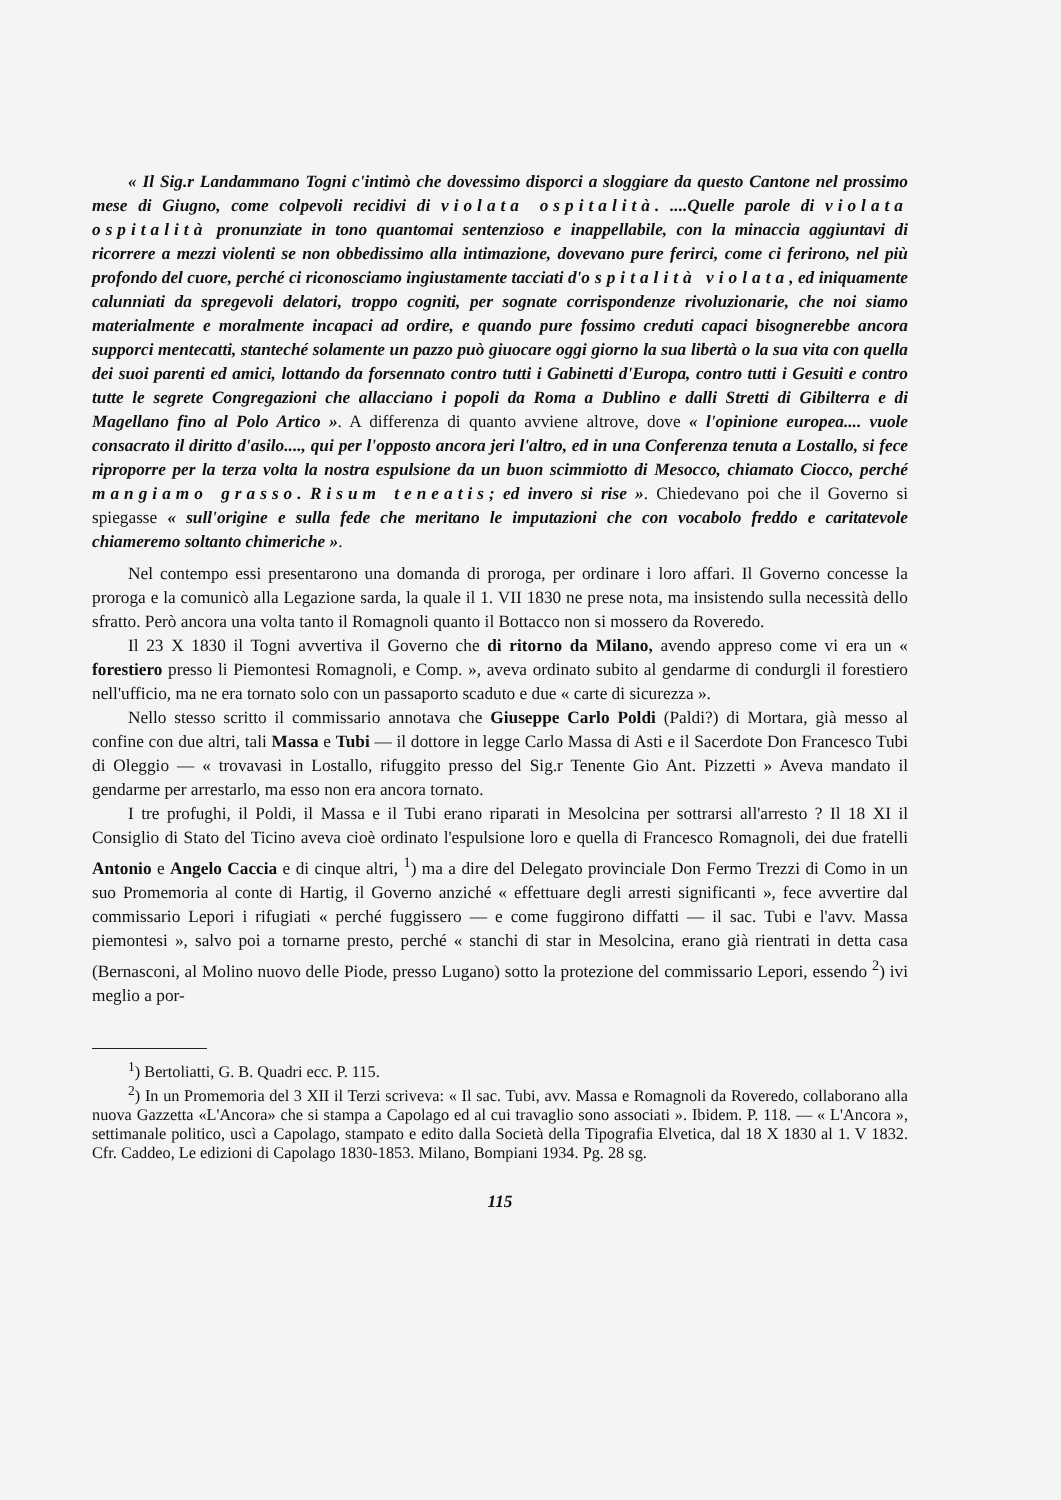« Il Sig.r Landammano Togni c'intimò che dovessimo disporci a sloggiare da questo Cantone nel prossimo mese di Giugno, come colpevoli recidivi di violata ospitalità. ....Quelle parole di violata ospitalità pronunziate in tono quantomai sentenzioso e inappellabile, con la minaccia aggiuntavi di ricorrere a mezzi violenti se non obbedissimo alla intimazione, dovevano pure ferirci, come ci ferirono, nel più profondo del cuore, perché ci riconosciamo ingiustamente tacciati d'ospitalità violata, ed iniquamente calunniati da spregevoli delatori, troppo cogniti, per sognate corrispondenze rivoluzionarie, che noi siamo materialmente e moralmente incapaci ad ordire, e quando pure fossimo creduti capaci bisognerebbe ancora supporci mentecatti, stanteché solamente un pazzo può giuocare oggi giorno la sua libertà o la sua vita con quella dei suoi parenti ed amici, lottando da forsennato contro tutti i Gabinetti d'Europa, contro tutti i Gesuiti e contro tutte le segrete Congregazioni che allacciano i popoli da Roma a Dublino e dalli Stretti di Gibilterra e di Magellano fino al Polo Artico ». A differenza di quanto avviene altrove, dove « l'opinione europea.... vuole consacrato il diritto d'asilo...., qui per l'opposto ancora jeri l'altro, ed in una Conferenza tenuta a Lostallo, si fece riproporre per la terza volta la nostra espulsione da un buon scimmiotto di Mesocco, chiamato Ciocco, perché mangiamo grasso. Risum teneatis; ed invero si rise ». Chiedevano poi che il Governo si spiegasse « sull'origine e sulla fede che meritano le imputazioni che con vocabolo freddo e caritatevole chiameremo soltanto chimeriche ».
Nel contempo essi presentarono una domanda di proroga, per ordinare i loro affari. Il Governo concesse la proroga e la comunicò alla Legazione sarda, la quale il 1. VII 1830 ne prese nota, ma insistendo sulla necessità dello sfratto. Però ancora una volta tanto il Romagnoli quanto il Bottacco non si mossero da Roveredo.
Il 23 X 1830 il Togni avvertiva il Governo che di ritorno da Milano, avendo appreso come vi era un « forestiero presso li Piemontesi Romagnoli, e Comp. », aveva ordinato subito al gendarme di condurgli il forestiero nell'ufficio, ma ne era tornato solo con un passaporto scaduto e due « carte di sicurezza ».
Nello stesso scritto il commissario annotava che Giuseppe Carlo Poldi (Paldi?) di Mortara, già messo al confine con due altri, tali Massa e Tubi — il dottore in legge Carlo Massa di Asti e il Sacerdote Don Francesco Tubi di Oleggio — « trovavasi in Lostallo, rifuggito presso del Sig.r Tenente Gio Ant. Pizzetti » Aveva mandato il gendarme per arrestarlo, ma esso non era ancora tornato.
I tre profughi, il Poldi, il Massa e il Tubi erano riparati in Mesolcina per sottrarsi all'arresto ? Il 18 XI il Consiglio di Stato del Ticino aveva cioè ordinato l'espulsione loro e quella di Francesco Romagnoli, dei due fratelli Antonio e Angelo Caccia e di cinque altri, <sup>1</sup>) ma a dire del Delegato provinciale Don Fermo Trezzi di Como in un suo Promemoria al conte di Hartig, il Governo anziché « effettuare degli arresti significanti », fece avvertire dal commissario Lepori i rifugiati « perché fuggissero — e come fuggirono diffatti — il sac. Tubi e l'avv. Massa piemontesi », salvo poi a tornarne presto, perché « stanchi di star in Mesolcina, erano già rientrati in detta casa (Bernasconi, al Molino nuovo delle Piode, presso Lugano) sotto la protezione del commissario Lepori, essendo <sup>2</sup>) ivi meglio a por-
<sup>1</sup>) Bertoliatti, G. B. Quadri ecc. P. 115.
<sup>2</sup>) In un Promemoria del 3 XII il Terzi scriveva: « Il sac. Tubi, avv. Massa e Romagnoli da Roveredo, collaborano alla nuova Gazzetta «L'Ancora» che si stampa a Capolago ed al cui travaglio sono associati ». Ibidem. P. 118. — « L'Ancora », settimanale politico, uscì a Capolago, stampato e edito dalla Società della Tipografia Elvetica, dal 18 X 1830 al 1. V 1832. Cfr. Caddeo, Le edizioni di Capolago 1830-1853. Milano, Bompiani 1934. Pg. 28 sg.
115